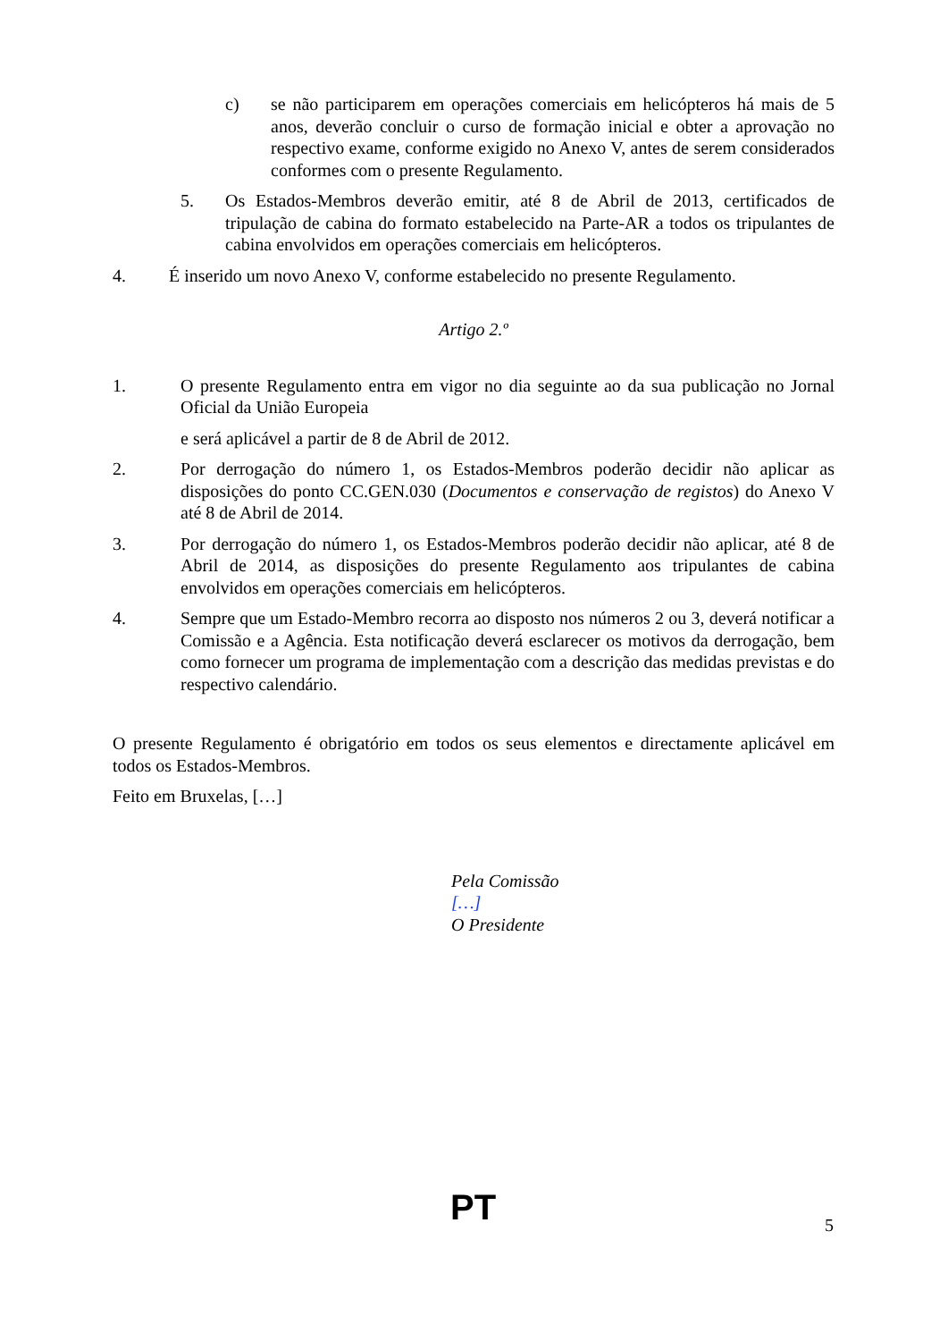c) se não participarem em operações comerciais em helicópteros há mais de 5 anos, deverão concluir o curso de formação inicial e obter a aprovação no respectivo exame, conforme exigido no Anexo V, antes de serem considerados conformes com o presente Regulamento.
5. Os Estados-Membros deverão emitir, até 8 de Abril de 2013, certificados de tripulação de cabina do formato estabelecido na Parte-AR a todos os tripulantes de cabina envolvidos em operações comerciais em helicópteros.
4. É inserido um novo Anexo V, conforme estabelecido no presente Regulamento.
Artigo 2.º
1. O presente Regulamento entra em vigor no dia seguinte ao da sua publicação no Jornal Oficial da União Europeia
e será aplicável a partir de 8 de Abril de 2012.
2. Por derrogação do número 1, os Estados-Membros poderão decidir não aplicar as disposições do ponto CC.GEN.030 (Documentos e conservação de registos) do Anexo V até 8 de Abril de 2014.
3. Por derrogação do número 1, os Estados-Membros poderão decidir não aplicar, até 8 de Abril de 2014, as disposições do presente Regulamento aos tripulantes de cabina envolvidos em operações comerciais em helicópteros.
4. Sempre que um Estado-Membro recorra ao disposto nos números 2 ou 3, deverá notificar a Comissão e a Agência. Esta notificação deverá esclarecer os motivos da derrogação, bem como fornecer um programa de implementação com a descrição das medidas previstas e do respectivo calendário.
O presente Regulamento é obrigatório em todos os seus elementos e directamente aplicável em todos os Estados-Membros.
Feito em Bruxelas, […]
Pela Comissão
[…]
O Presidente
PT 5